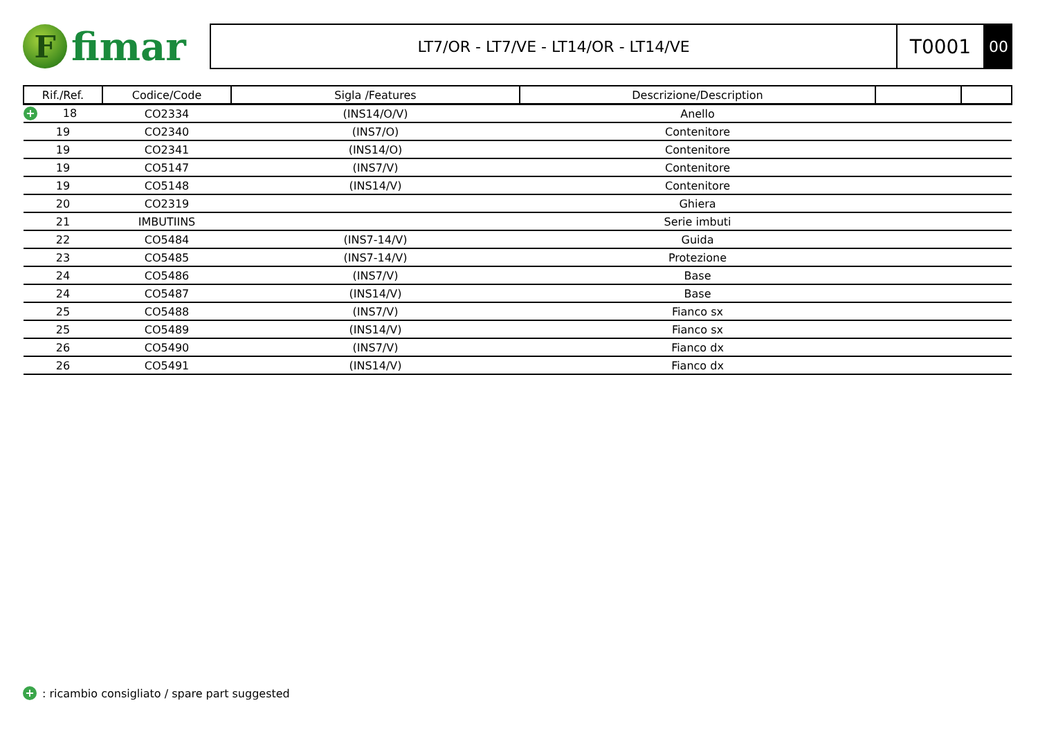F
fimar
LT7/OR - LT7/VE - LT14/OR - LT14/VE
T0001
00
| Rif./Ref. | Codice/Code | Sigla /Features | Descrizione/Description | | |
| --- | --- | --- | --- | --- | --- |
| + 18 | CO2334 | (INS14/O/V) | Anello | | |
| 19 | CO2340 | (INS7/O) | Contenitore | | |
| 19 | CO2341 | (INS14/O) | Contenitore | | |
| 19 | CO5147 | (INS7/V) | Contenitore | | |
| 19 | CO5148 | (INS14/V) | Contenitore | | |
| 20 | CO2319 | | Ghiera | | |
| 21 | IMBUTIINS | | Serie imbuti | | |
| 22 | CO5484 | (INS7-14/V) | Guida | | |
| 23 | CO5485 | (INS7-14/V) | Protezione | | |
| 24 | CO5486 | (INS7/V) | Base | | |
| 24 | CO5487 | (INS14/V) | Base | | |
| 25 | CO5488 | (INS7/V) | Fianco sx | | |
| 25 | CO5489 | (INS14/V) | Fianco sx | | |
| 26 | CO5490 | (INS7/V) | Fianco dx | | |
| 26 | CO5491 | (INS14/V) | Fianco dx | | |
+: ricambio consigliato / spare part suggested